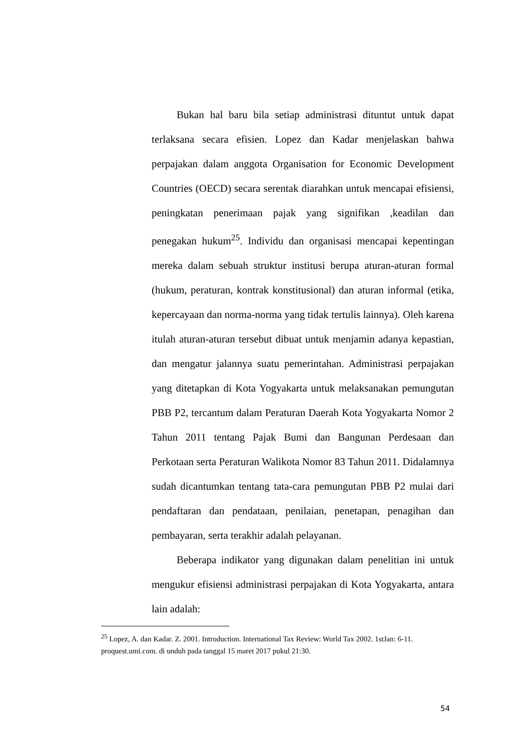Bukan hal baru bila setiap administrasi dituntut untuk dapat terlaksana secara efisien. Lopez dan Kadar menjelaskan bahwa perpajakan dalam anggota Organisation for Economic Development Countries (OECD) secara serentak diarahkan untuk mencapai efisiensi, peningkatan penerimaan pajak yang signifikan ,keadilan dan penegakan hukum<sup>25</sup>. Individu dan organisasi mencapai kepentingan mereka dalam sebuah struktur institusi berupa aturan-aturan formal (hukum, peraturan, kontrak konstitusional) dan aturan informal (etika, kepercayaan dan norma-norma yang tidak tertulis lainnya). Oleh karena itulah aturan-aturan tersebut dibuat untuk menjamin adanya kepastian, dan mengatur jalannya suatu pemerintahan. Administrasi perpajakan yang ditetapkan di Kota Yogyakarta untuk melaksanakan pemungutan PBB P2, tercantum dalam Peraturan Daerah Kota Yogyakarta Nomor 2 Tahun 2011 tentang Pajak Bumi dan Bangunan Perdesaan dan Perkotaan serta Peraturan Walikota Nomor 83 Tahun 2011. Didalamnya sudah dicantumkan tentang tata-cara pemungutan PBB P2 mulai dari pendaftaran dan pendataan, penilaian, penetapan, penagihan dan pembayaran, serta terakhir adalah pelayanan.
Beberapa indikator yang digunakan dalam penelitian ini untuk mengukur efisiensi administrasi perpajakan di Kota Yogyakarta, antara lain adalah:
<sup>25</sup> Lopez, A. dan Kadar. Z. 2001. Introduction. International Tax Review: World Tax 2002. 1stJan: 6-11. proquest.umi.com. di unduh pada tanggal 15 maret 2017 pukul 21:30.
54